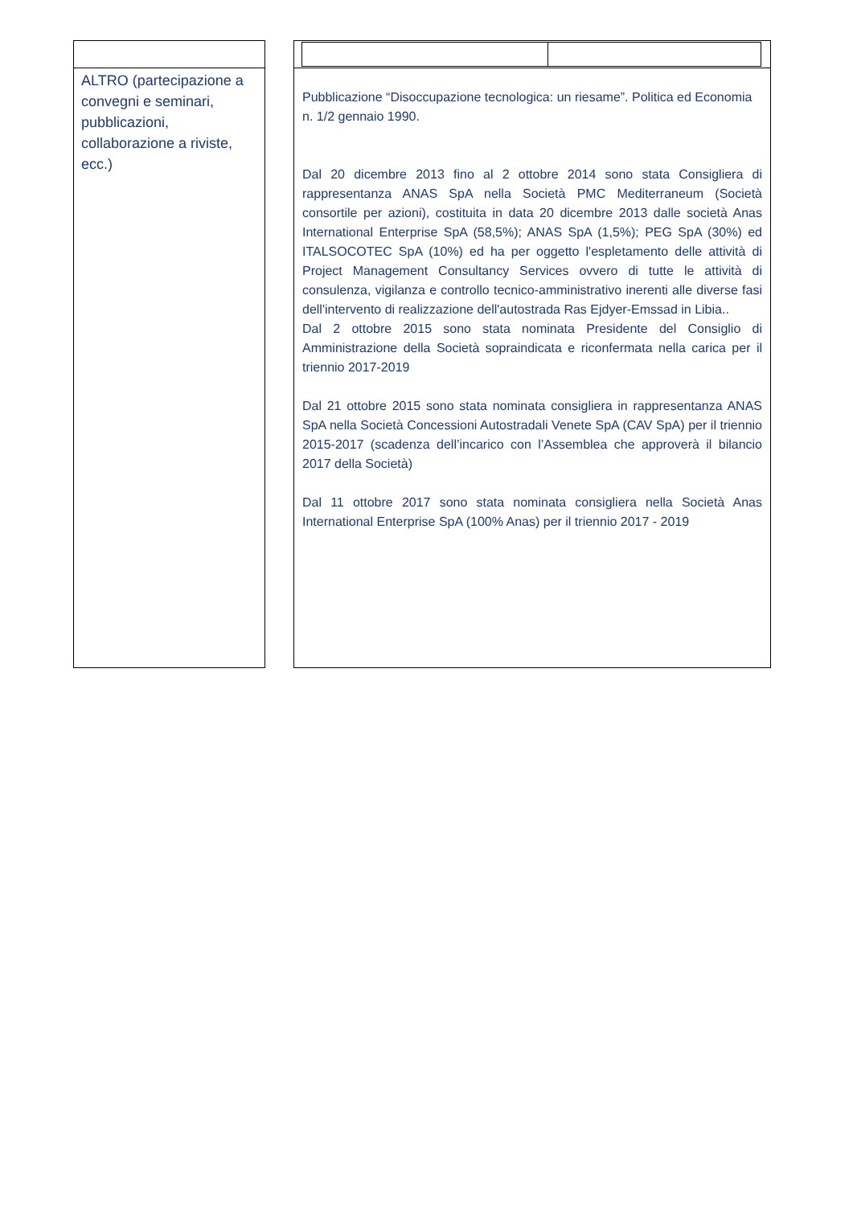ALTRO (partecipazione a convegni e seminari, pubblicazioni, collaborazione a riviste, ecc.)
Pubblicazione “Disoccupazione tecnologica: un riesame”. Politica ed Economia
n. 1/2 gennaio 1990.
Dal 20 dicembre 2013 fino al 2 ottobre 2014 sono stata Consigliera di rappresentanza ANAS SpA nella Società PMC Mediterraneum (Società consortile per azioni), costituita in data 20 dicembre 2013 dalle società Anas International Enterprise SpA (58,5%); ANAS SpA (1,5%); PEG SpA (30%) ed ITALSOCOTEC SpA (10%) ed ha per oggetto l'espletamento delle attività di Project Management Consultancy Services ovvero di tutte le attività di consulenza, vigilanza e controllo tecnico-amministrativo inerenti alle diverse fasi dell'intervento di realizzazione dell'autostrada Ras Ejdyer-Emssad in Libia..
Dal 2 ottobre 2015 sono stata nominata Presidente del Consiglio di Amministrazione della Società sopraindicata e riconfermata nella carica per il triennio 2017-2019
Dal 21 ottobre 2015 sono stata nominata consigliera in rappresentanza ANAS SpA nella Società Concessioni Autostradali Venete SpA (CAV SpA) per il triennio 2015-2017 (scadenza dell’incarico con l’Assemblea che approverà il bilancio 2017 della Società)
Dal 11 ottobre 2017 sono stata nominata consigliera nella Società Anas International Enterprise SpA (100% Anas) per il triennio 2017 - 2019